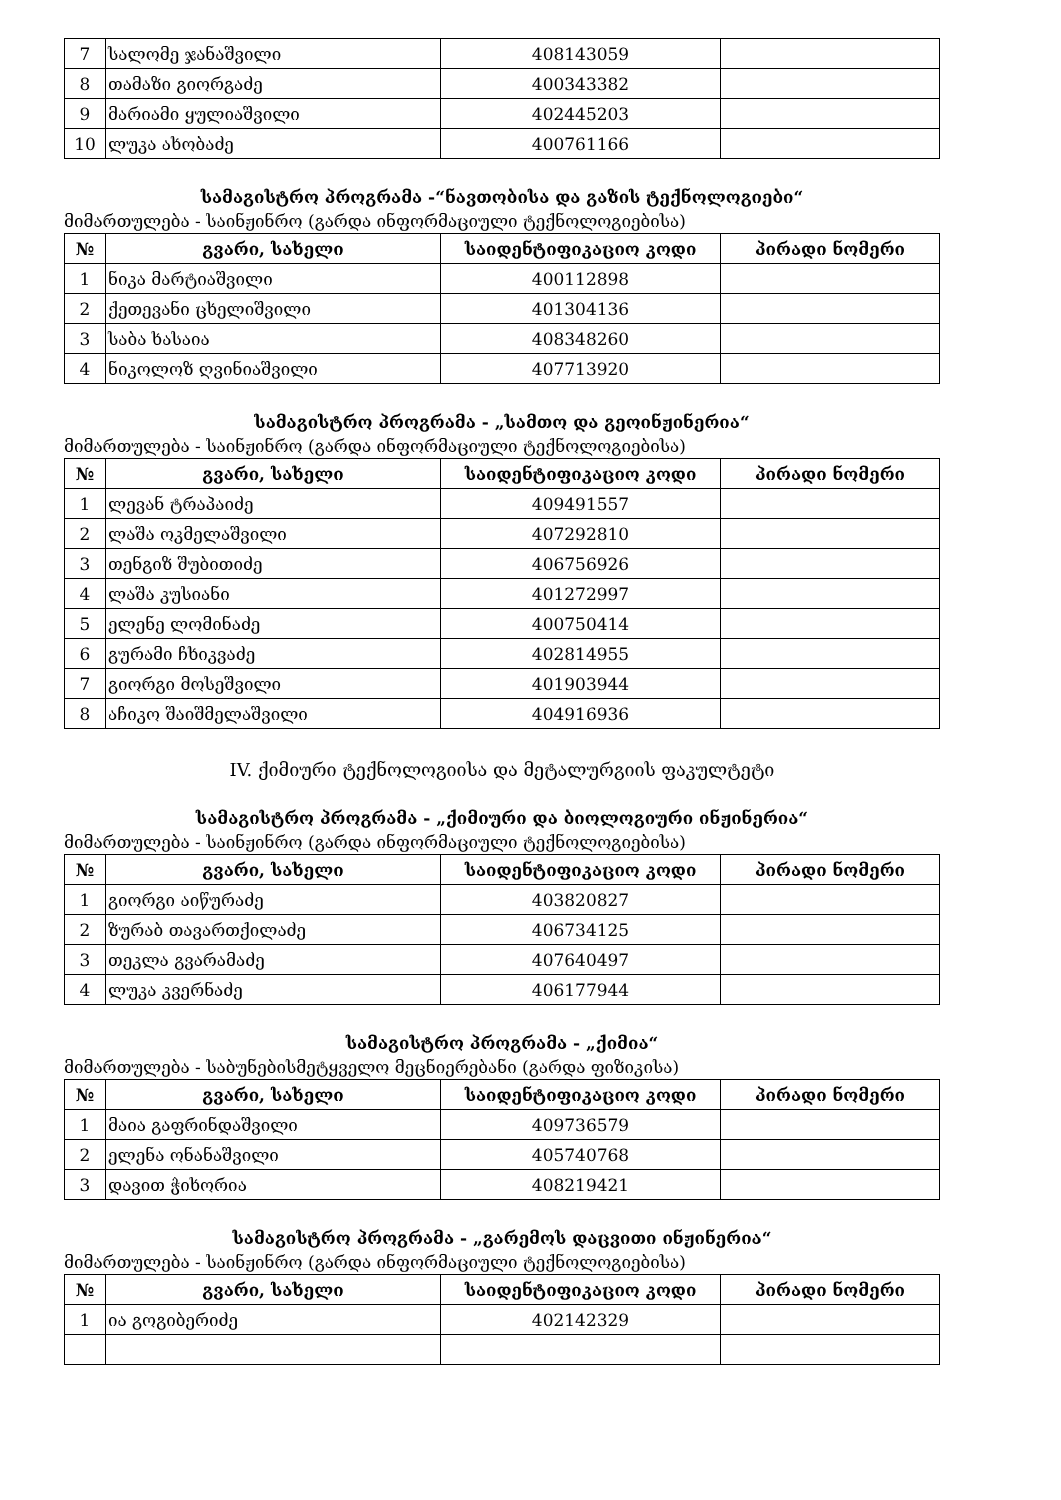| 7 | სალომე ჯანაშვილი | 408143059 | |
| 8 | თამაზი გიორგაძე | 400343382 | |
| 9 | მარიამი ყულიაშვილი | 402445203 | |
| 10 | ლუკა ახობაძე | 400761166 | |
სამაგისტრო პროგრამა -“ნავთობისა და გაზის ტექნოლოგიები“
მიმართულება - საინჟინრო (გარდა ინფორმაციული ტექნოლოგიებისა)
| № | გვარი, სახელი | საიდენტიფიკაციო კოდი | პირადი ნომერი |
| --- | --- | --- | --- |
| 1 | ნიკა მარტიაშვილი | 400112898 | |
| 2 | ქეთევანი ცხელიშვილი | 401304136 | |
| 3 | საბა ხასაია | 408348260 | |
| 4 | ნიკოლოზ ღვინიაშვილი | 407713920 | |
სამაგისტრო პროგრამა - „სამთო და გეოინჟინერია“
მიმართულება - საინჟინრო (გარდა ინფორმაციული ტექნოლოგიებისა)
| № | გვარი, სახელი | საიდენტიფიკაციო კოდი | პირადი ნომერი |
| --- | --- | --- | --- |
| 1 | ლევან ტრაპაიძე | 409491557 | |
| 2 | ლაშა ოკმელაშვილი | 407292810 | |
| 3 | თენგიზ შუბითიძე | 406756926 | |
| 4 | ლაშა კუსიანი | 401272997 | |
| 5 | ელენე ლომინაძე | 400750414 | |
| 6 | გურამი ჩხიკვაძე | 402814955 | |
| 7 | გიორგი მოსეშვილი | 401903944 | |
| 8 | აჩიკო შაიშმელაშვილი | 404916936 | |
IV. ქიმიური ტექნოლოგიისა და მეტალურგიის ფაკულტეტი
სამაგისტრო პროგრამა - „ქიმიური და ბიოლოგიური ინჟინერია“
მიმართულება - საინჟინრო (გარდა ინფორმაციული ტექნოლოგიებისა)
| № | გვარი, სახელი | საიდენტიფიკაციო კოდი | პირადი ნომერი |
| --- | --- | --- | --- |
| 1 | გიორგი აიწურაძე | 403820827 | |
| 2 | ზურაბ თავართქილაძე | 406734125 | |
| 3 | თეკლა გვარამაძე | 407640497 | |
| 4 | ლუკა კვერნაძე | 406177944 | |
სამაგისტრო პროგრამა - „ქიმია“
მიმართულება - საბუნებისმეტყველო მეცნიერებანი (გარდა ფიზიკისა)
| № | გვარი, სახელი | საიდენტიფიკაციო კოდი | პირადი ნომერი |
| --- | --- | --- | --- |
| 1 | მაია გაფრინდაშვილი | 409736579 | |
| 2 | ელენა ონანაშვილი | 405740768 | |
| 3 | დავით ჭიხორია | 408219421 | |
სამაგისტრო პროგრამა - „გარემოს დაცვითი ინჟინერია“
მიმართულება - საინჟინრო (გარდა ინფორმაციული ტექნოლოგიებისა)
| № | გვარი, სახელი | საიდენტიფიკაციო კოდი | პირადი ნომერი |
| --- | --- | --- | --- |
| 1 | ია გოგიბერიძე | 402142329 | |